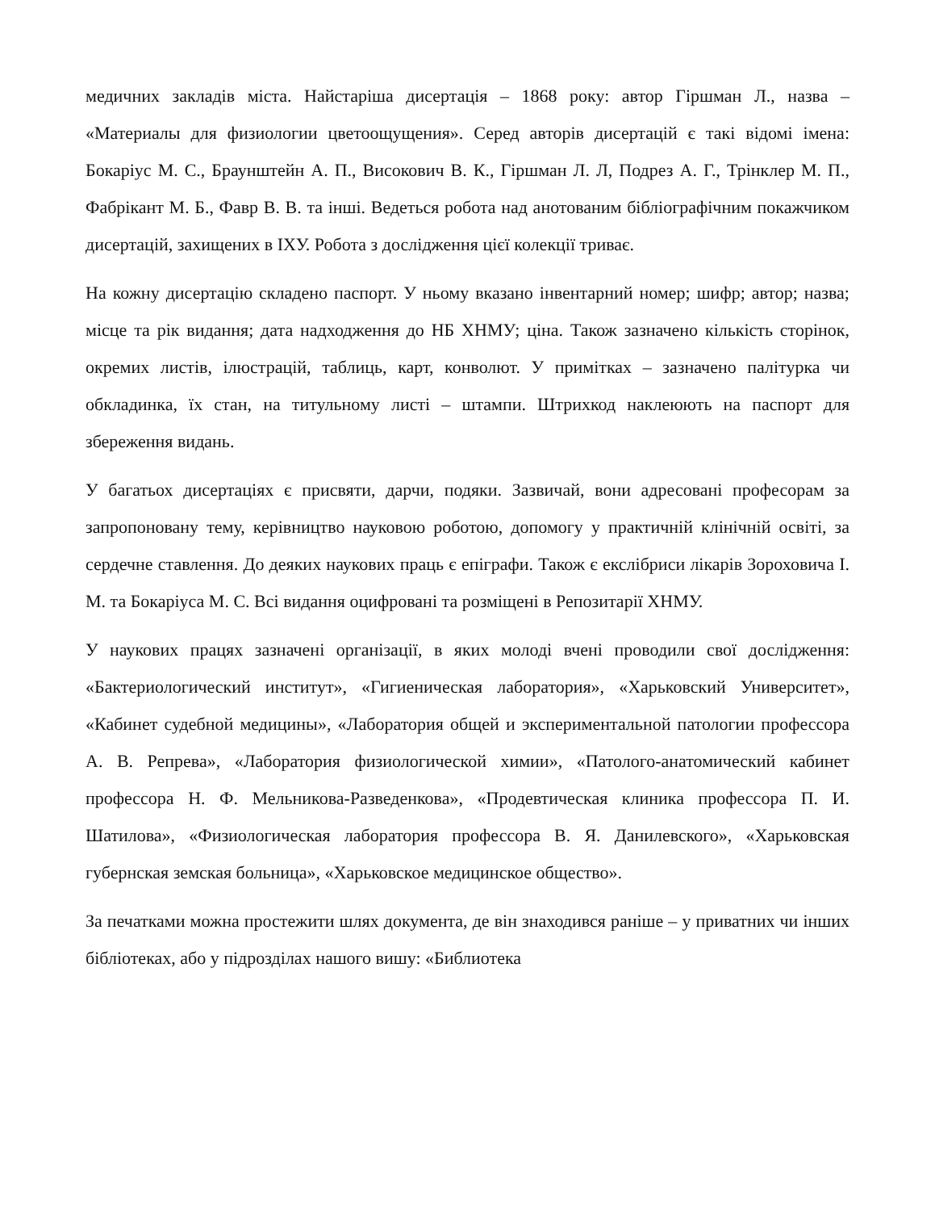медичних закладів міста. Найстаріша дисертація – 1868 року: автор Гіршман Л., назва – «Материалы для физиологии цветоощущения». Серед авторів дисертацій є такі відомі імена: Бокаріус М. С., Браунштейн А. П., Високович В. К., Гіршман Л. Л, Подрез А. Г., Трінклер М. П., Фабрікант М. Б., Фавр В. В. та інші. Ведеться робота над анотованим бібліографічним покажчиком дисертацій, захищених в ІХУ. Робота з дослідження цієї колекції триває.
На кожну дисертацію складено паспорт. У ньому вказано інвентарний номер; шифр; автор; назва; місце та рік видання; дата надходження до НБ ХНМУ; ціна. Також зазначено кількість сторінок, окремих листів, ілюстрацій, таблиць, карт, конволют. У примітках – зазначено палітурка чи обкладинка, їх стан, на титульному листі – штампи. Штрихкод наклеюють на паспорт для збереження видань.
У багатьох дисертаціях є присвяти, дарчи, подяки. Зазвичай, вони адресовані професорам за запропоновану тему, керівництво науковою роботою, допомогу у практичній клінічній освіті, за сердечне ставлення. До деяких наукових праць є епіграфи. Також є екслібриси лікарів Зороховича І. М. та Бокаріуса М. С. Всі видання оцифровані та розміщені в Репозитарії ХНМУ.
У наукових працях зазначені організації, в яких молоді вчені проводили свої дослідження: «Бактериологический институт», «Гигиеническая лаборатория», «Харьковский Университет», «Кабинет судебной медицины», «Лаборатория общей и экспериментальной патологии профессора А. В. Репрева», «Лаборатория физиологической химии», «Патолого-анатомический кабинет профессора Н. Ф. Мельникова-Разведенкова», «Продевтическая клиника профессора П. И. Шатилова», «Физиологическая лаборатория профессора В. Я. Данилевского», «Харьковская губернская земская больница», «Харьковское медицинское общество».
За печатками можна простежити шлях документа, де він знаходився раніше – у приватних чи інших бібліотеках, або у підрозділах нашого вишу: «Библиотека